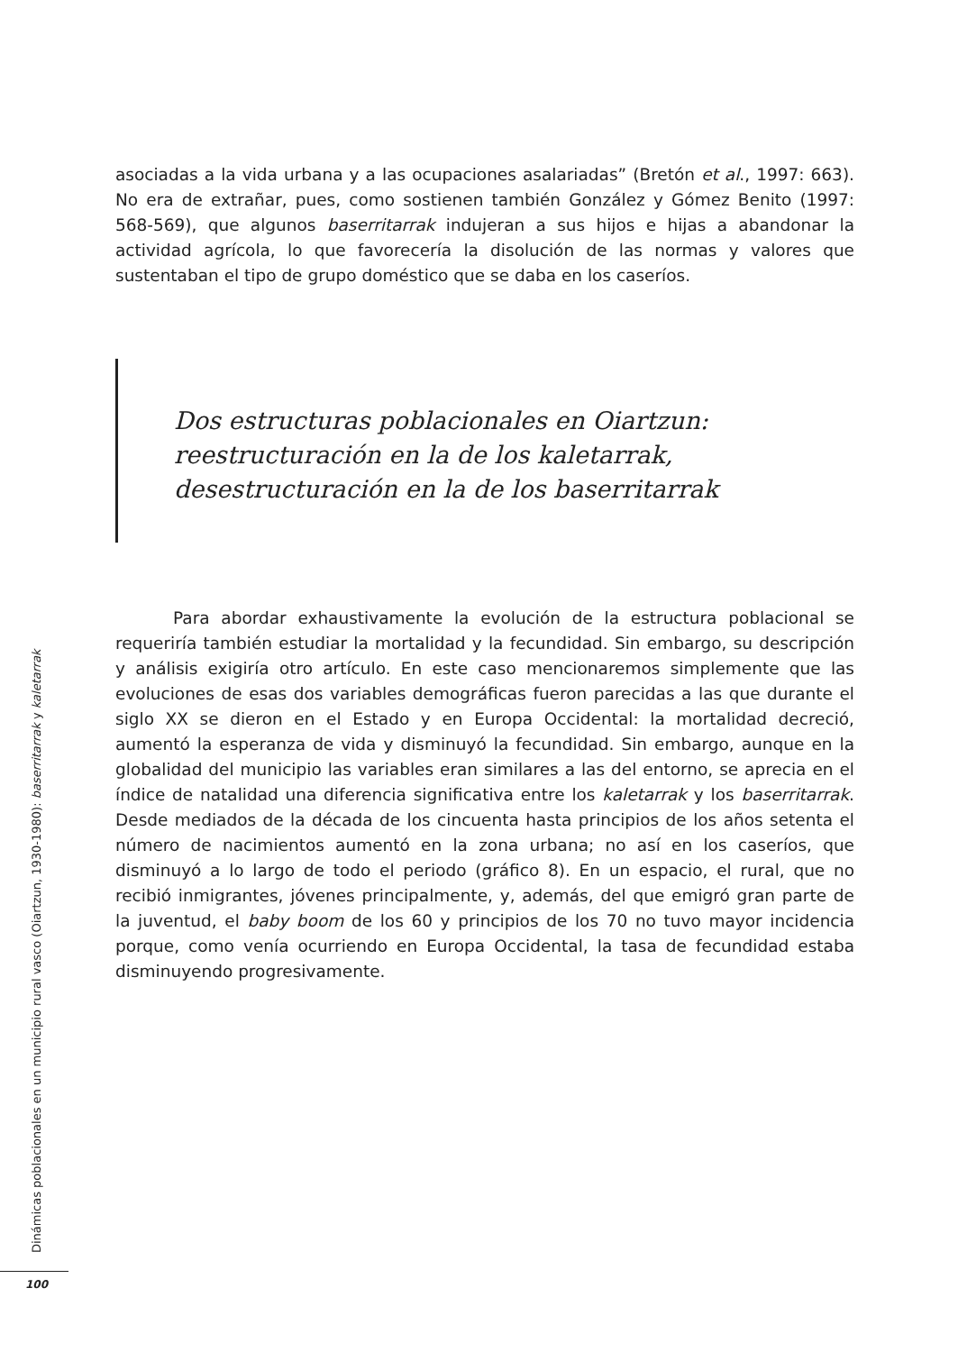asociadas a la vida urbana y a las ocupaciones asalariadas” (Bretón et al., 1997: 663). No era de extrañar, pues, como sostienen también González y Gómez Benito (1997: 568-569), que algunos baserritarrak indujeran a sus hijos e hijas a abandonar la actividad agrícola, lo que favorecería la disolución de las normas y valores que sustentaban el tipo de grupo doméstico que se daba en los caseríos.
Dos estructuras poblacionales en Oiartzun: reestructuración en la de los kaletarrak, desestructuración en la de los baserritarrak
Para abordar exhaustivamente la evolución de la estructura poblacional se requeriría también estudiar la mortalidad y la fecundidad. Sin embargo, su descripción y análisis exigiría otro artículo. En este caso mencionaremos simplemente que las evoluciones de esas dos variables demográficas fueron parecidas a las que durante el siglo XX se dieron en el Estado y en Europa Occidental: la mortalidad decreció, aumentó la esperanza de vida y disminuyó la fecundidad. Sin embargo, aunque en la globalidad del municipio las variables eran similares a las del entorno, se aprecia en el índice de natalidad una diferencia significativa entre los kaletarrak y los baserritarrak. Desde mediados de la década de los cincuenta hasta principios de los años setenta el número de nacimientos aumentó en la zona urbana; no así en los caseríos, que disminuyó a lo largo de todo el periodo (gráfico 8). En un espacio, el rural, que no recibió inmigrantes, jóvenes principalmente, y, además, del que emigró gran parte de la juventud, el baby boom de los 60 y principios de los 70 no tuvo mayor incidencia porque, como venía ocurriendo en Europa Occidental, la tasa de fecundidad estaba disminuyendo progresivamente.
Dinámicas poblacionales en un municipio rural vasco (Oiartzun, 1930-1980): baserritarrak y kaletarrak
100